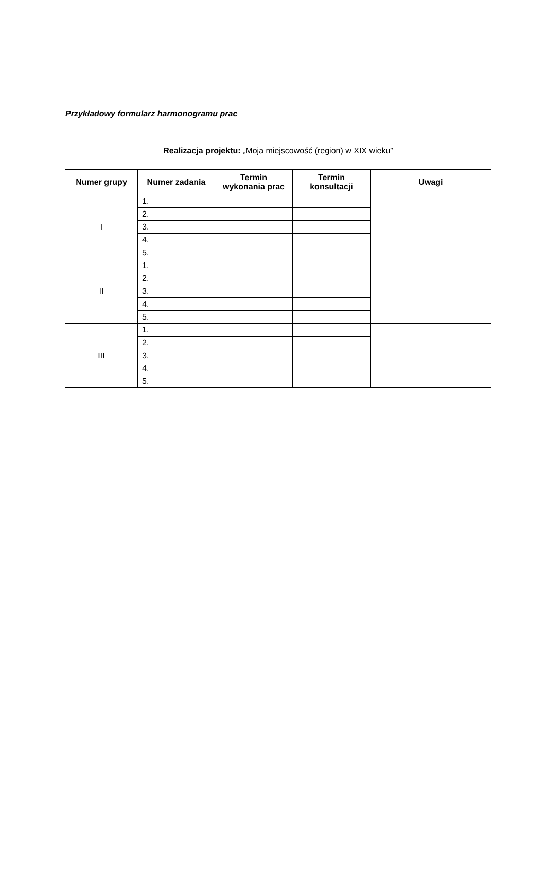Przykładowy formularz harmonogramu prac
| Realizacja projektu: „Moja miejscowość (region) w XIX wieku” | | | | |
| --- | --- | --- | --- | --- |
| Numer grupy | Numer zadania | Termin wykonania prac | Termin konsultacji | Uwagi |
| I | 1. | | | |
| | 2. | | | |
| | 3. | | | |
| | 4. | | | |
| | 5. | | | |
| II | 1. | | | |
| | 2. | | | |
| | 3. | | | |
| | 4. | | | |
| | 5. | | | |
| III | 1. | | | |
| | 2. | | | |
| | 3. | | | |
| | 4. | | | |
| | 5. | | | |